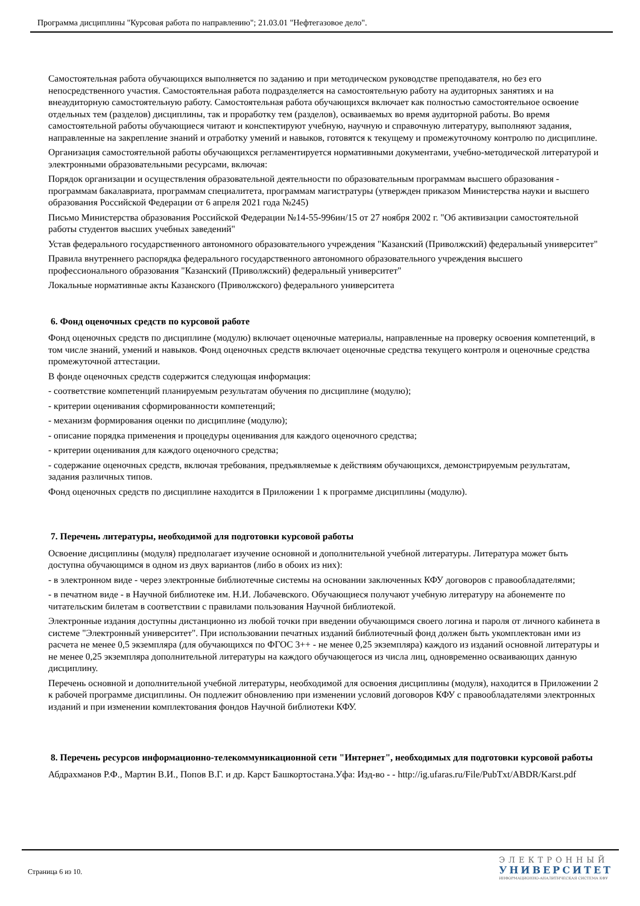Программа дисциплины "Курсовая работа по направлению"; 21.03.01 "Нефтегазовое дело".
Самостоятельная работа обучающихся выполняется по заданию и при методическом руководстве преподавателя, но без его непосредственного участия. Самостоятельная работа подразделяется на самостоятельную работу на аудиторных занятиях и на внеаудиторную самостоятельную работу. Самостоятельная работа обучающихся включает как полностью самостоятельное освоение отдельных тем (разделов) дисциплины, так и проработку тем (разделов), осваиваемых во время аудиторной работы. Во время самостоятельной работы обучающиеся читают и конспектируют учебную, научную и справочную литературу, выполняют задания, направленные на закрепление знаний и отработку умений и навыков, готовятся к текущему и промежуточному контролю по дисциплине.
Организация самостоятельной работы обучающихся регламентируется нормативными документами, учебно-методической литературой и электронными образовательными ресурсами, включая:
Порядок организации и осуществления образовательной деятельности по образовательным программам высшего образования - программам бакалавриата, программам специалитета, программам магистратуры (утвержден приказом Министерства науки и высшего образования Российской Федерации от 6 апреля 2021 года №245)
Письмо Министерства образования Российской Федерации №14-55-996ин/15 от 27 ноября 2002 г. "Об активизации самостоятельной работы студентов высших учебных заведений"
Устав федерального государственного автономного образовательного учреждения "Казанский (Приволжский) федеральный университет"
Правила внутреннего распорядка федерального государственного автономного образовательного учреждения высшего профессионального образования "Казанский (Приволжский) федеральный университет"
Локальные нормативные акты Казанского (Приволжского) федерального университета
6. Фонд оценочных средств по курсовой работе
Фонд оценочных средств по дисциплине (модулю) включает оценочные материалы, направленные на проверку освоения компетенций, в том числе знаний, умений и навыков. Фонд оценочных средств включает оценочные средства текущего контроля и оценочные средства промежуточной аттестации.
В фонде оценочных средств содержится следующая информация:
- соответствие компетенций планируемым результатам обучения по дисциплине (модулю);
- критерии оценивания сформированности компетенций;
- механизм формирования оценки по дисциплине (модулю);
- описание порядка применения и процедуры оценивания для каждого оценочного средства;
- критерии оценивания для каждого оценочного средства;
- содержание оценочных средств, включая требования, предъявляемые к действиям обучающихся, демонстрируемым результатам, задания различных типов.
Фонд оценочных средств по дисциплине находится в Приложении 1 к программе дисциплины (модулю).
7. Перечень литературы, необходимой для подготовки курсовой работы
Освоение дисциплины (модуля) предполагает изучение основной и дополнительной учебной литературы. Литература может быть доступна обучающимся в одном из двух вариантов (либо в обоих из них):
- в электронном виде - через электронные библиотечные системы на основании заключенных КФУ договоров с правообладателями;
- в печатном виде - в Научной библиотеке им. Н.И. Лобачевского. Обучающиеся получают учебную литературу на абонементе по читательским билетам в соответствии с правилами пользования Научной библиотекой.
Электронные издания доступны дистанционно из любой точки при введении обучающимся своего логина и пароля от личного кабинета в системе "Электронный университет". При использовании печатных изданий библиотечный фонд должен быть укомплектован ими из расчета не менее 0,5 экземпляра (для обучающихся по ФГОС 3++ - не менее 0,25 экземпляра) каждого из изданий основной литературы и не менее 0,25 экземпляра дополнительной литературы на каждого обучающегося из числа лиц, одновременно осваивающих данную дисциплину.
Перечень основной и дополнительной учебной литературы, необходимой для освоения дисциплины (модуля), находится в Приложении 2 к рабочей программе дисциплины. Он подлежит обновлению при изменении условий договоров КФУ с правообладателями электронных изданий и при изменении комплектования фондов Научной библиотеки КФУ.
8. Перечень ресурсов информационно-телекоммуникационной сети "Интернет", необходимых для подготовки курсовой работы
Абдрахманов Р.Ф., Мартин В.И., Попов В.Г. и др. Карст Башкортостана.Уфа: Изд-во - - http://ig.ufaras.ru/File/PubTxt/ABDR/Karst.pdf
Страница 6 из 10.
ЭЛЕКТРОННЫЙ
УНИВЕРСИТЕТ
ИНФОРМАЦИОННО-АНАЛИТИЧЕСКАЯ СИСТЕМА КФУ